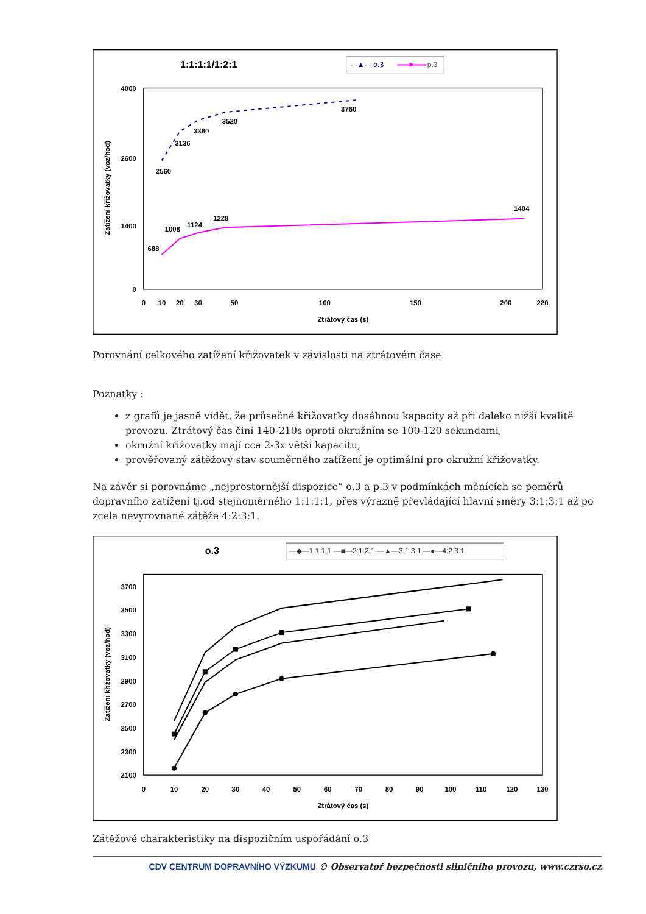1:1:1:1/1:2:1
- -▲- - o.3
p.3
4000
2600
1400
0
0
10
20
30
50
100
150
200
220
Ztrátový čas (s)
Zatížení křižovatky (voz/hod)
2560
3136
3360
3520
3760
688
1008
1124
1228
1404
Porovnání celkového zatížení křižovatek v závislosti na ztrátovém čase
Poznatky :
z grafů je jasně vidět, že průsečné křižovatky dosáhnou kapacity až při daleko nižší kvalitě provozu. Ztrátový čas činí 140-210s oproti okružním se 100-120 sekundami,
okružní křižovatky mají cca 2-3x větší kapacitu,
prověřovaný zátěžový stav souměrného zatížení je optimální pro okružní křižovatky.
Na závěr si porovnáme „nejprostornější dispozice“ o.3 a p.3 v podmínkách měnících se poměrů dopravního zatížení tj.od stejnoměrného 1:1:1:1, přes výrazně převládající hlavní směry 3:1:3:1 až po zcela nevyrovnané zátěže 4:2:3:1.
o.3
—◆—1:1:1:1 —■—2:1:2:1 —▲—3:1:3:1 —●—4:2:3:1
3700
3500
3300
3100
2900
2700
2500
2300
2100
0
10
20
30
40
50
60
70
80
90
100
110
120
130
Ztrátový čas (s)
Zatížení křižovatky (voz/hod)
Zátěžové charakteristiky na dispozičním uspořádání o.3
CDV CENTRUM DOPRAVNÍHO VÝZKUMU © Observatoř bezpečnosti silničního provozu, www.czrso.cz